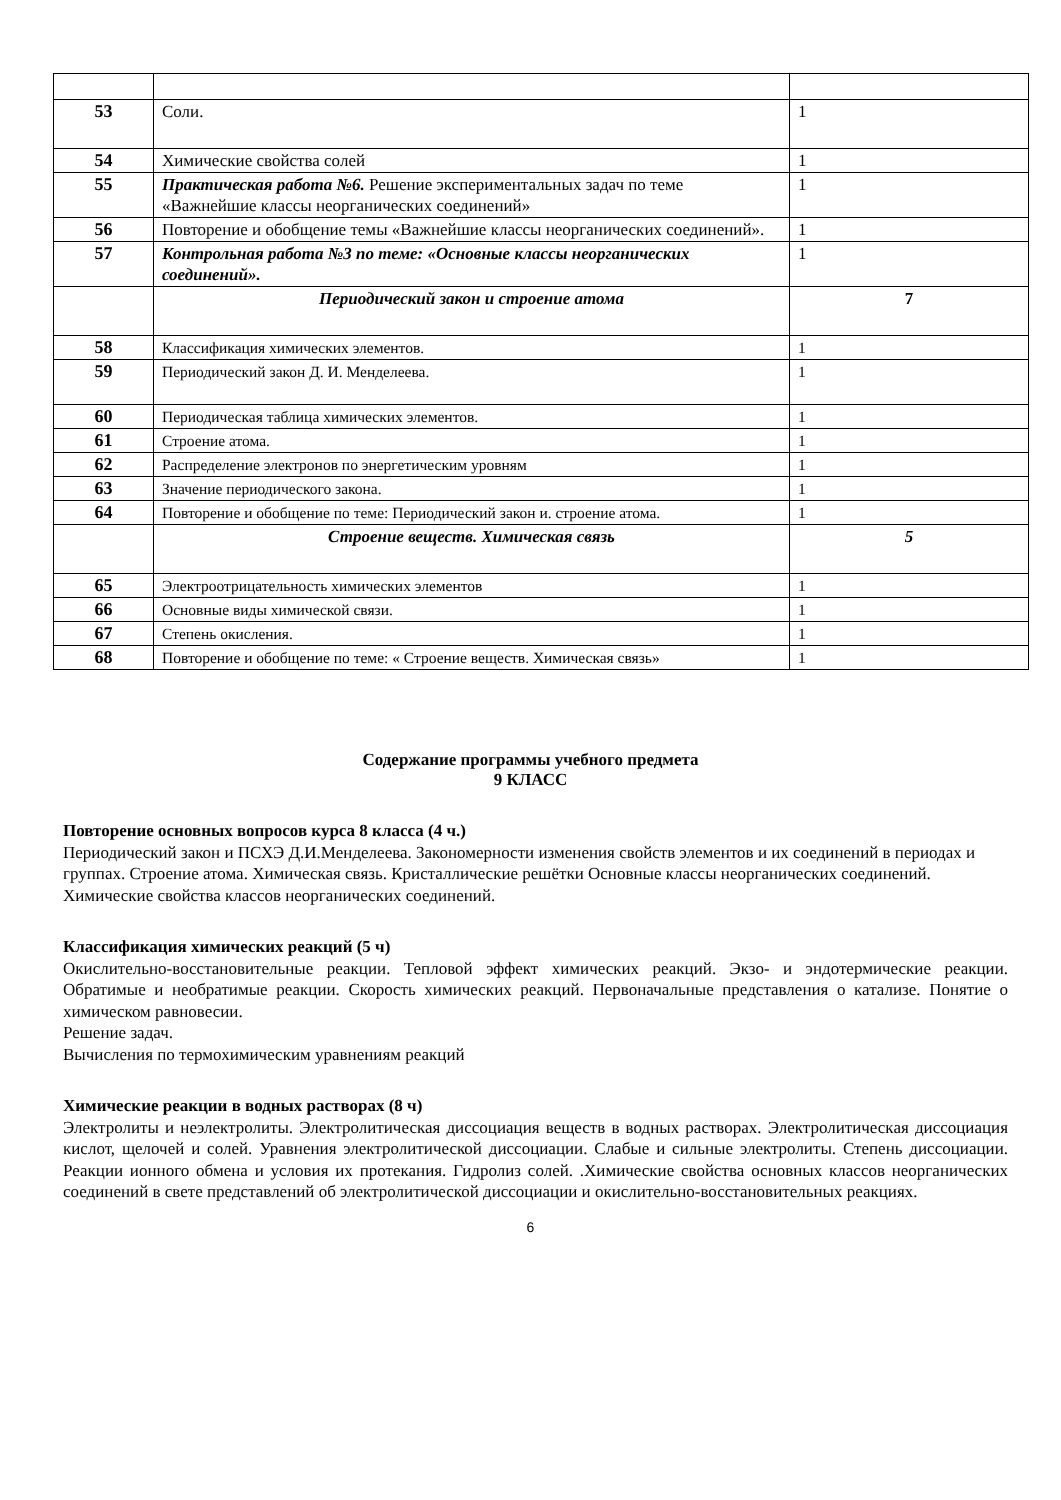| 53 | Соли. | 1 |
| 54 | Химические свойства солей | 1 |
| 55 | Практическая работа №6. Решение экспериментальных задач по теме «Важнейшие классы неорганических соединений» | 1 |
| 56 | Повторение и обобщение темы «Важнейшие классы неорганических соединений». | 1 |
| 57 | Контрольная работа №3 по теме: «Основные классы неорганических соединений». | 1 |
| | Периодический закон и строение атома | 7 |
| 58 | Классификация химических элементов. | 1 |
| 59 | Периодический закон Д. И. Менделеева. | 1 |
| 60 | Периодическая таблица химических элементов. | 1 |
| 61 | Строение атома. | 1 |
| 62 | Распределение электронов по энергетическим уровням | 1 |
| 63 | Значение периодического закона. | 1 |
| 64 | Повторение и обобщение по теме: Периодический закон и. строение атома. | 1 |
| | Строение веществ. Химическая связь | 5 |
| 65 | Электроотрицательность химических элементов | 1 |
| 66 | Основные виды химической связи. | 1 |
| 67 | Степень окисления. | 1 |
| 68 | Повторение и обобщение по теме: « Строение веществ. Химическая связь» | 1 |
Содержание программы учебного предмета
9 КЛАСС
Повторение основных вопросов курса 8 класса (4 ч.)
Периодический закон и ПСХЭ Д.И.Менделеева. Закономерности изменения свойств элементов и их соединений в периодах и группах. Строение атома. Химическая связь. Кристаллические решётки Основные классы неорганических соединений. Химические свойства классов неорганических соединений.
Классификация химических реакций (5 ч)
Окислительно-восстановительные реакции. Тепловой эффект химических реакций. Экзо- и эндотермические реакции. Обратимые и необратимые реакции. Скорость химических реакций. Первоначальные представления о катализе. Понятие о химическом равновесии.
Решение задач.
Вычисления по термохимическим уравнениям реакций
Химические реакции в водных растворах (8 ч)
Электролиты и неэлектролиты. Электролитическая диссоциация веществ в водных растворах. Электролитическая диссоциация кислот, щелочей и солей. Уравнения электролитической диссоциации. Слабые и сильные электролиты. Степень диссоциации. Реакции ионного обмена и условия их протекания. Гидролиз солей. .Химические свойства основных классов неорганических соединений в свете представлений об электролитической диссоциации и окислительно-восстановительных реакциях.
6